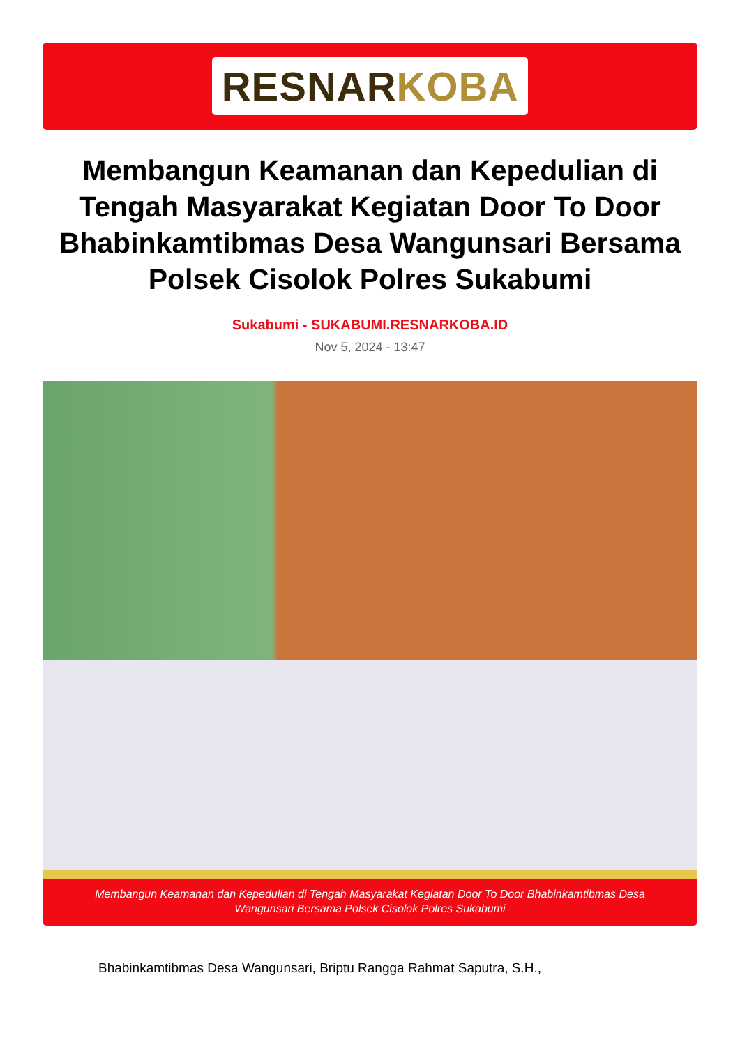RESNAR KOBA
Membangun Keamanan dan Kepedulian di Tengah Masyarakat Kegiatan Door To Door Bhabinkamtibmas Desa Wangunsari Bersama Polsek Cisolok Polres Sukabumi
Sukabumi - SUKABUMI.RESNARKOBA.ID
Nov 5, 2024 - 13:47
Membangun Keamanan dan Kepedulian di Tengah Masyarakat Kegiatan Door To Door Bhabinkamtibmas Desa Wangunsari Bersama Polsek Cisolok Polres Sukabumi
Bhabinkamtibmas Desa Wangunsari, Briptu Rangga Rahmat Saputra, S.H.,